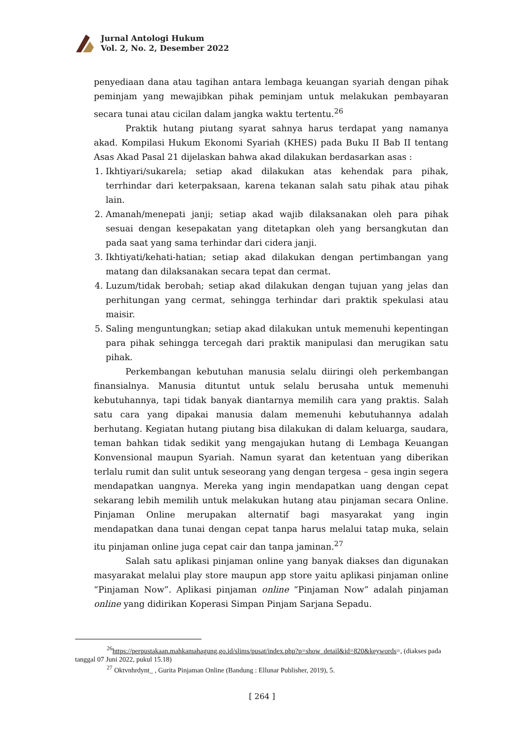Jurnal Antologi Hukum
Vol. 2, No. 2, Desember 2022
penyediaan dana atau tagihan antara lembaga keuangan syariah dengan pihak peminjam yang mewajibkan pihak peminjam untuk melakukan pembayaran secara tunai atau cicilan dalam jangka waktu tertentu.<sup>26</sup>
Praktik hutang piutang syarat sahnya harus terdapat yang namanya akad. Kompilasi Hukum Ekonomi Syariah (KHES) pada Buku II Bab II tentang Asas Akad Pasal 21 dijelaskan bahwa akad dilakukan berdasarkan asas :
1. Ikhtiyari/sukarela; setiap akad dilakukan atas kehendak para pihak, terrhindar dari keterpaksaan, karena tekanan salah satu pihak atau pihak lain.
2. Amanah/menepati janji; setiap akad wajib dilaksanakan oleh para pihak sesuai dengan kesepakatan yang ditetapkan oleh yang bersangkutan dan pada saat yang sama terhindar dari cidera janji.
3. Ikhtiyati/kehati-hatian; setiap akad dilakukan dengan pertimbangan yang matang dan dilaksanakan secara tepat dan cermat.
4. Luzum/tidak berobah; setiap akad dilakukan dengan tujuan yang jelas dan perhitungan yang cermat, sehingga terhindar dari praktik spekulasi atau maisir.
5. Saling menguntungkan; setiap akad dilakukan untuk memenuhi kepentingan para pihak sehingga tercegah dari praktik manipulasi dan merugikan satu pihak.
Perkembangan kebutuhan manusia selalu diiringi oleh perkembangan finansialnya. Manusia dituntut untuk selalu berusaha untuk memenuhi kebutuhannya, tapi tidak banyak diantarnya memilih cara yang praktis. Salah satu cara yang dipakai manusia dalam memenuhi kebutuhannya adalah berhutang. Kegiatan hutang piutang bisa dilakukan di dalam keluarga, saudara, teman bahkan tidak sedikit yang mengajukan hutang di Lembaga Keuangan Konvensional maupun Syariah. Namun syarat dan ketentuan yang diberikan terlalu rumit dan sulit untuk seseorang yang dengan tergesa – gesa ingin segera mendapatkan uangnya. Mereka yang ingin mendapatkan uang dengan cepat sekarang lebih memilih untuk melakukan hutang atau pinjaman secara Online. Pinjaman Online merupakan alternatif bagi masyarakat yang ingin mendapatkan dana tunai dengan cepat tanpa harus melalui tatap muka, selain itu pinjaman online juga cepat cair dan tanpa jaminan.<sup>27</sup>
Salah satu aplikasi pinjaman online yang banyak diakses dan digunakan masyarakat melalui play store maupun app store yaitu aplikasi pinjaman online “Pinjaman Now”. Aplikasi pinjaman online “Pinjaman Now” adalah pinjaman online yang didirikan Koperasi Simpan Pinjam Sarjana Sepadu.
<sup>26</sup> https://perpustakaan.mahkamahagung.go.id/slims/pusat/index.php?p=show_detail&id=820&keywords=, (diakses pada tanggal 07 Juni 2022, pukul 15.18)
<sup>27</sup> Oktvnhrdynt_ , Gurita Pinjaman Online (Bandung : Ellunar Publisher, 2019), 5.
[ 264 ]